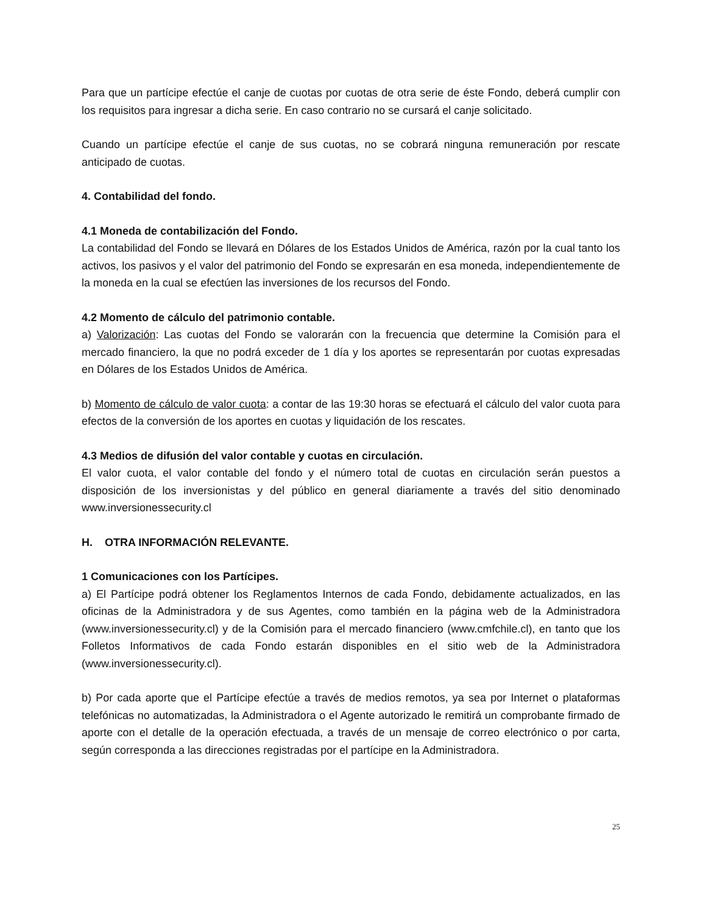Para que un partícipe efectúe el canje de cuotas por cuotas de otra serie de éste Fondo, deberá cumplir con los requisitos para ingresar a dicha serie. En caso contrario no se cursará el canje solicitado.
Cuando un partícipe efectúe el canje de sus cuotas, no se cobrará ninguna remuneración por rescate anticipado de cuotas.
4. Contabilidad del fondo.
4.1 Moneda de contabilización del Fondo.
La contabilidad del Fondo se llevará en Dólares de los Estados Unidos de América, razón por la cual tanto los activos, los pasivos y el valor del patrimonio del Fondo se expresarán en esa moneda, independientemente de la moneda en la cual se efectúen las inversiones de los recursos del Fondo.
4.2 Momento de cálculo del patrimonio contable.
a) Valorización: Las cuotas del Fondo se valorarán con la frecuencia que determine la Comisión para el mercado financiero, la que no podrá exceder de 1 día y los aportes se representarán por cuotas expresadas en Dólares de los Estados Unidos de América.
b) Momento de cálculo de valor cuota: a contar de las 19:30 horas se efectuará el cálculo del valor cuota para efectos de la conversión de los aportes en cuotas y liquidación de los rescates.
4.3 Medios de difusión del valor contable y cuotas en circulación.
El valor cuota, el valor contable del fondo y el número total de cuotas en circulación serán puestos a disposición de los inversionistas y del público en general diariamente a través del sitio denominado www.inversionessecurity.cl
H. OTRA INFORMACIÓN RELEVANTE.
1 Comunicaciones con los Partícipes.
a) El Partícipe podrá obtener los Reglamentos Internos de cada Fondo, debidamente actualizados, en las oficinas de la Administradora y de sus Agentes, como también en la página web de la Administradora (www.inversionessecurity.cl) y de la Comisión para el mercado financiero (www.cmfchile.cl), en tanto que los Folletos Informativos de cada Fondo estarán disponibles en el sitio web de la Administradora (www.inversionessecurity.cl).
b) Por cada aporte que el Partícipe efectúe a través de medios remotos, ya sea por Internet o plataformas telefónicas no automatizadas, la Administradora o el Agente autorizado le remitirá un comprobante firmado de aporte con el detalle de la operación efectuada, a través de un mensaje de correo electrónico o por carta, según corresponda a las direcciones registradas por el partícipe en la Administradora.
25